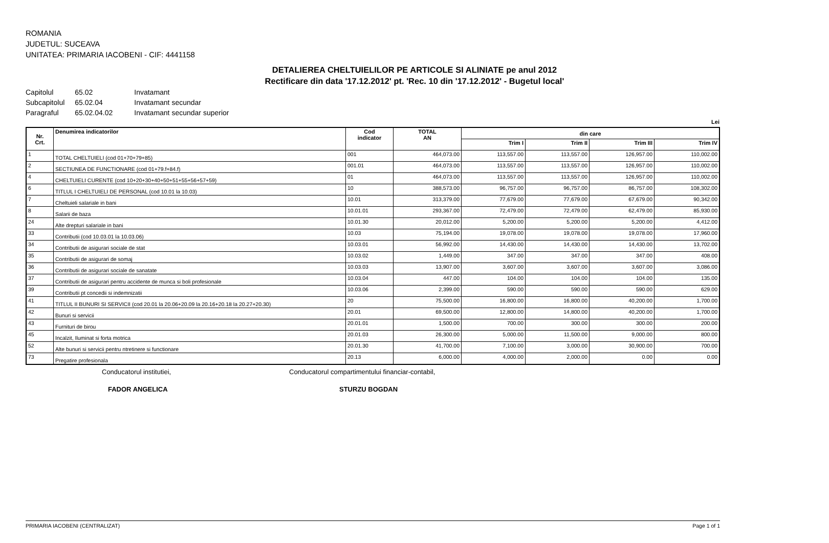ROMANIA
JUDETUL: SUCEAVA
UNITATEA: PRIMARIA IACOBENI - CIF: 4441158
DETALIEREA CHELTUIELILOR PE ARTICOLE SI ALINIATE pe anul 2012
Rectificare din data '17.12.2012' pt. 'Rec. 10 din '17.12.2012' - Bugetul local'
| Capitolul | 65.02 | Invatamant |
| Subcapitolul | 65.02.04 | Invatamant secundar |
| Paragraful | 65.02.04.02 | Invatamant secundar superior |
Lei
| Nr. Crt. | Denumirea indicatorilor | Cod indicator | TOTAL AN | din care | | | |
| --- | --- | --- | --- | --- | --- | --- | --- |
| | | | | Trim I | Trim II | Trim III | Trim IV |
| 1 | TOTAL CHELTUIELI (cod 01+70+79+85) | 001 | 464,073.00 | 113,557.00 | 113,557.00 | 126,957.00 | 110,002.00 |
| 2 | SECTIUNEA DE FUNCTIONARE (cod 01+79.f+84.f) | 001.01 | 464,073.00 | 113,557.00 | 113,557.00 | 126,957.00 | 110,002.00 |
| 4 | CHELTUIELI CURENTE (cod 10+20+30+40+50+51+55+56+57+59) | 01 | 464,073.00 | 113,557.00 | 113,557.00 | 126,957.00 | 110,002.00 |
| 6 | TITLUL I CHELTUIELI DE PERSONAL (cod 10.01 la 10.03) | 10 | 388,573.00 | 96,757.00 | 96,757.00 | 86,757.00 | 108,302.00 |
| 7 | Cheltuieli salariale in bani | 10.01 | 313,379.00 | 77,679.00 | 77,679.00 | 67,679.00 | 90,342.00 |
| 8 | Salarii de baza | 10.01.01 | 293,367.00 | 72,479.00 | 72,479.00 | 62,479.00 | 85,930.00 |
| 24 | Alte drepturi salariale in bani | 10.01.30 | 20,012.00 | 5,200.00 | 5,200.00 | 5,200.00 | 4,412.00 |
| 33 | Contributii (cod 10.03.01 la 10.03.06) | 10.03 | 75,194.00 | 19,078.00 | 19,078.00 | 19,078.00 | 17,960.00 |
| 34 | Contributii de asigurari sociale de stat | 10.03.01 | 56,992.00 | 14,430.00 | 14,430.00 | 14,430.00 | 13,702.00 |
| 35 | Contributii de asigurari de somaj | 10.03.02 | 1,449.00 | 347.00 | 347.00 | 347.00 | 408.00 |
| 36 | Contributii de asigurari sociale de sanatate | 10.03.03 | 13,907.00 | 3,607.00 | 3,607.00 | 3,607.00 | 3,086.00 |
| 37 | Contributii de asigurari pentru accidente de munca si boli profesionale | 10.03.04 | 447.00 | 104.00 | 104.00 | 104.00 | 135.00 |
| 39 | Contributii pt concedii si indemnizatii | 10.03.06 | 2,399.00 | 590.00 | 590.00 | 590.00 | 629.00 |
| 41 | TITLUL II BUNURI SI SERVICII (cod 20.01 la 20.06+20.09 la 20.16+20.18 la 20.27+20.30) | 20 | 75,500.00 | 16,800.00 | 16,800.00 | 40,200.00 | 1,700.00 |
| 42 | Bunuri si servicii | 20.01 | 69,500.00 | 12,800.00 | 14,800.00 | 40,200.00 | 1,700.00 |
| 43 | Furnituri de birou | 20.01.01 | 1,500.00 | 700.00 | 300.00 | 300.00 | 200.00 |
| 45 | Incalzit, Iluminat si forta motrica | 20.01.03 | 26,300.00 | 5,000.00 | 11,500.00 | 9,000.00 | 800.00 |
| 52 | Alte bunuri si servicii pentru ntretinere si functionare | 20.01.30 | 41,700.00 | 7,100.00 | 3,000.00 | 30,900.00 | 700.00 |
| 73 | Pregatire profesionala | 20.13 | 6,000.00 | 4,000.00 | 2,000.00 | 0.00 | 0.00 |
Conducatorul institutiei,
FADOR ANGELICA
Conducatorul compartimentului financiar-contabil,
STURZU BOGDAN
PRIMARIA IACOBENI (CENTRALIZAT) Page 1 of 1